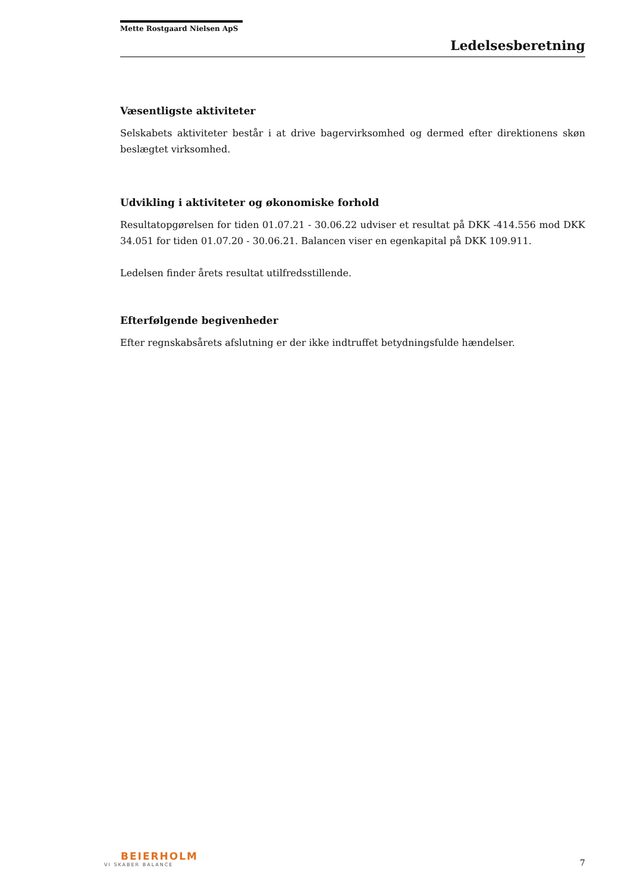Mette Rostgaard Nielsen ApS
Ledelsesberetning
Væsentligste aktiviteter
Selskabets aktiviteter består i at drive bagervirksomhed og dermed efter direktionens skøn beslægtet virksomhed.
Udvikling i aktiviteter og økonomiske forhold
Resultatopgørelsen for tiden 01.07.21 - 30.06.22 udviser et resultat på DKK -414.556 mod DKK 34.051 for tiden 01.07.20 - 30.06.21. Balancen viser en egenkapital på DKK 109.911.
Ledelsen finder årets resultat utilfredsstillende.
Efterfølgende begivenheder
Efter regnskabsårets afslutning er der ikke indtruffet betydningsfulde hændelser.
BEIERHOLM
VI SKABER BALANCE
7